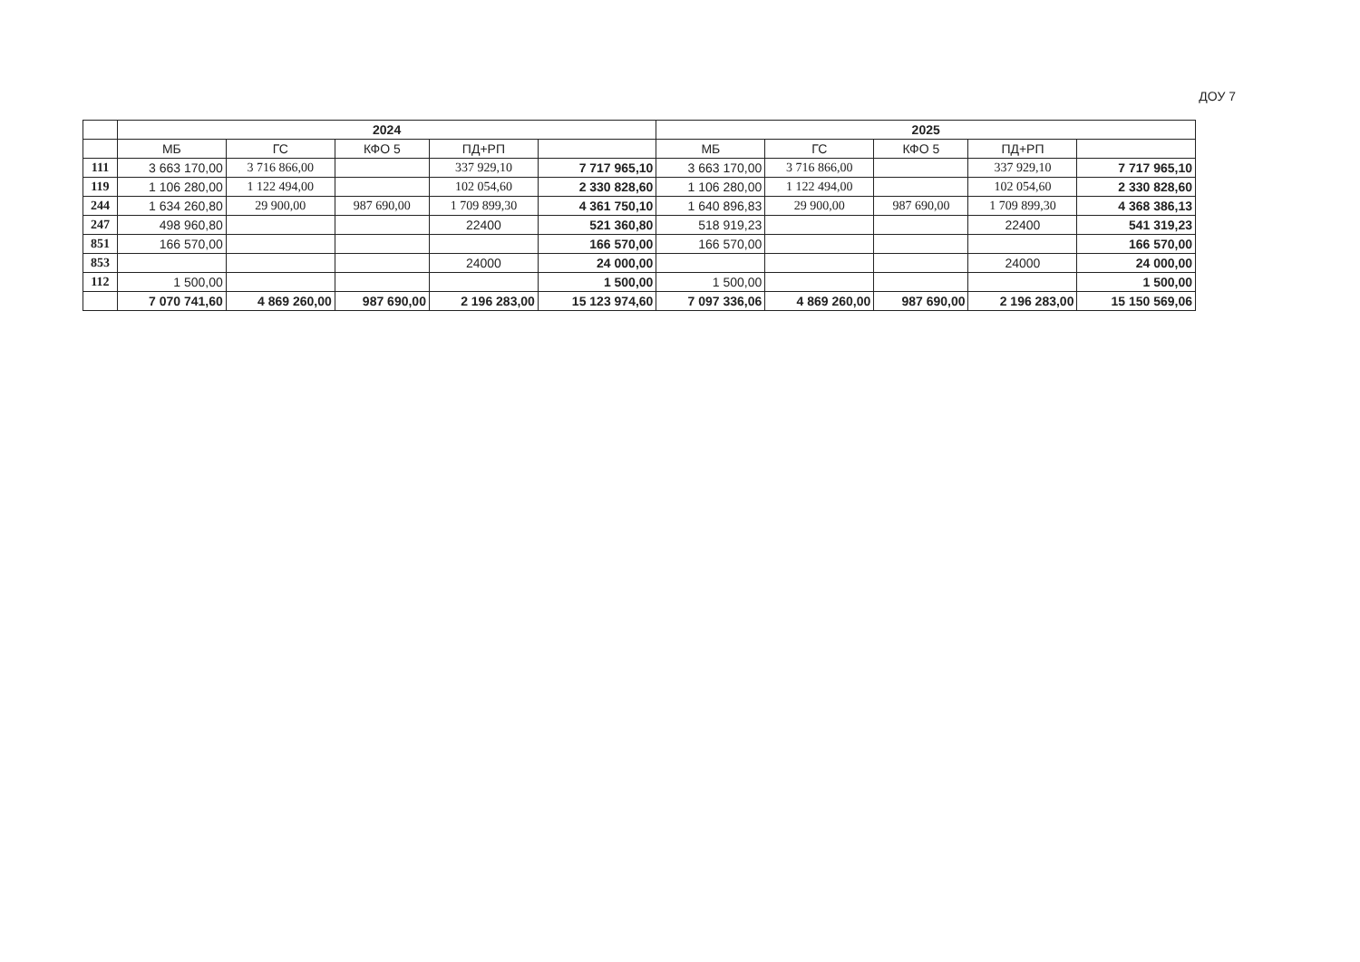ДОУ 7
| | 2024 | | | | | 2025 | | | | |
| --- | --- | --- | --- | --- | --- | --- | --- | --- | --- | --- |
| | МБ | ГС | КФО 5 | ПД+РП | | МБ | ГС | КФО 5 | ПД+РП | |
| 111 | 3 663 170,00 | 3 716 866,00 | | 337 929,10 | 7 717 965,10 | 3 663 170,00 | 3 716 866,00 | | 337 929,10 | 7 717 965,10 |
| 119 | 1 106 280,00 | 1 122 494,00 | | 102 054,60 | 2 330 828,60 | 1 106 280,00 | 1 122 494,00 | | 102 054,60 | 2 330 828,60 |
| 244 | 1 634 260,80 | 29 900,00 | 987 690,00 | 1 709 899,30 | 4 361 750,10 | 1 640 896,83 | 29 900,00 | 987 690,00 | 1 709 899,30 | 4 368 386,13 |
| 247 | 498 960,80 | | | 22400 | 521 360,80 | 518 919,23 | | | 22400 | 541 319,23 |
| 851 | 166 570,00 | | | | 166 570,00 | 166 570,00 | | | | 166 570,00 |
| 853 | | | | 24000 | 24 000,00 | | | | 24000 | 24 000,00 |
| 112 | 1 500,00 | | | | 1 500,00 | 1 500,00 | | | | 1 500,00 |
| | 7 070 741,60 | 4 869 260,00 | 987 690,00 | 2 196 283,00 | 15 123 974,60 | 7 097 336,06 | 4 869 260,00 | 987 690,00 | 2 196 283,00 | 15 150 569,06 |